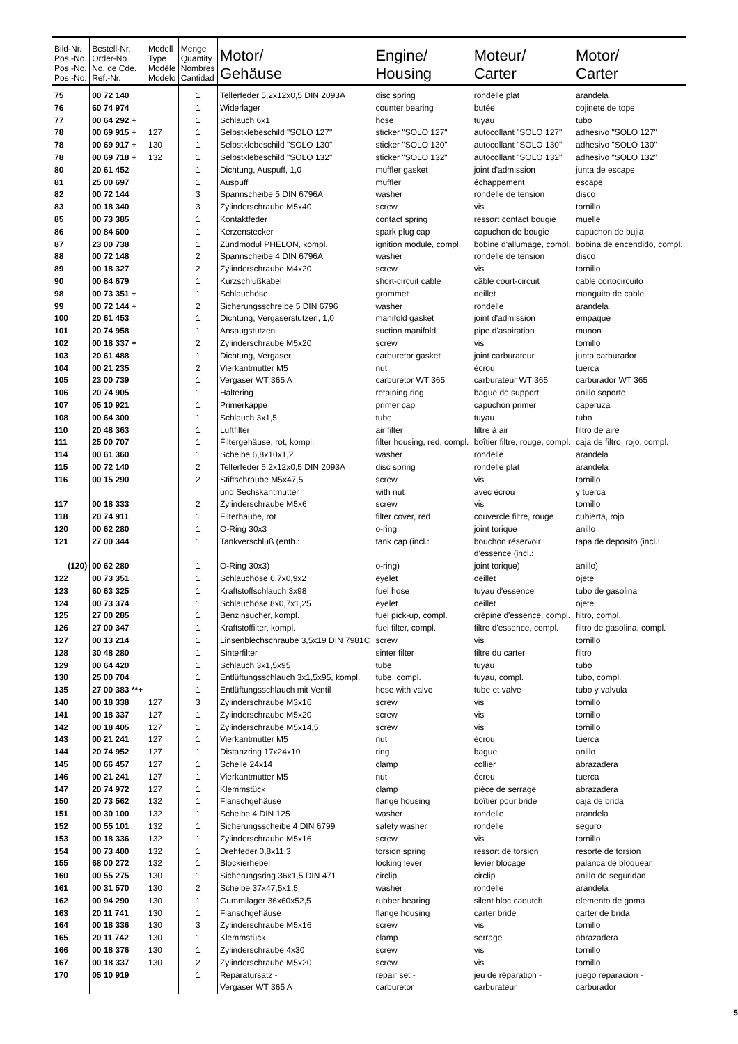| Bild-Nr. Pos.-No. Pos.-No. Pos.-No. | Bestell-Nr. Order-No. No. de Cde. Ref.-Nr. | Modell Type Modèle Modelo | Menge Quantity Nombres Cantidad | Motor/ Gehäuse | Engine/ Housing | Moteur/ Carter | Motor/ Carter |
| --- | --- | --- | --- | --- | --- | --- | --- |
| 75 | 00 72 140 | | 1 | Tellerfeder 5,2x12x0,5 DIN 2093A | disc spring | rondelle plat | arandela |
| 76 | 60 74 974 | | 1 | Widerlager | counter bearing | butée | cojinete de tope |
| 77 | 00 64 292 + | | 1 | Schlauch 6x1 | hose | tuyau | tubo |
| 78 | 00 69 915 + | 127 | 1 | Selbstklebeschild "SOLO 127" | sticker "SOLO 127" | autocollant "SOLO 127" | adhesivo "SOLO 127" |
| 78 | 00 69 917 + | 130 | 1 | Selbstklebeschild "SOLO 130" | sticker "SOLO 130" | autocollant "SOLO 130" | adhesivo "SOLO 130" |
| 78 | 00 69 718 + | 132 | 1 | Selbstklebeschild "SOLO 132" | sticker "SOLO 132" | autocollant "SOLO 132" | adhesivo "SOLO 132" |
| 80 | 20 61 452 | | 1 | Dichtung, Auspuff, 1,0 | muffler gasket | joint d'admission | junta de escape |
| 81 | 25 00 697 | | 1 | Auspuff | muffler | échappement | escape |
| 82 | 00 72 144 | | 3 | Spannscheibe 5 DIN 6796A | washer | rondelle de tension | disco |
| 83 | 00 18 340 | | 3 | Zylinderschraube M5x40 | screw | vis | tornillo |
| 85 | 00 73 385 | | 1 | Kontaktfeder | contact spring | ressort contact bougie | muelle |
| 86 | 00 84 600 | | 1 | Kerzenstecker | spark plug cap | capuchon de bougie | capuchon de bujia |
| 87 | 23 00 738 | | 1 | Zündmodul PHELON, kompl. | ignition module, compl. | bobine d'allumage, compl. | bobina de encendido, compl. |
| 88 | 00 72 148 | | 2 | Spannscheibe 4 DIN 6796A | washer | rondelle de tension | disco |
| 89 | 00 18 327 | | 2 | Zylinderschraube M4x20 | screw | vis | tornillo |
| 90 | 00 84 679 | | 1 | Kurzschlußkabel | short-circuit cable | câble court-circuit | cable cortocircuito |
| 98 | 00 73 351 + | | 1 | Schlauchöse | grommet | oeillet | manguito de cable |
| 99 | 00 72 144 + | | 2 | Sicherungsschreibe 5 DIN 6796 | washer | rondelle | arandela |
| 100 | 20 61 453 | | 1 | Dichtung, Vergaserstutzen, 1,0 | manifold gasket | joint d'admission | empaque |
| 101 | 20 74 958 | | 1 | Ansaugstutzen | suction manifold | pipe d'aspiration | munon |
| 102 | 00 18 337 + | | 2 | Zylinderschraube M5x20 | screw | vis | tornillo |
| 103 | 20 61 488 | | 1 | Dichtung, Vergaser | carburetor gasket | joint carburateur | junta carburador |
| 104 | 00 21 235 | | 2 | Vierkantmutter M5 | nut | écrou | tuerca |
| 105 | 23 00 739 | | 1 | Vergaser WT 365 A | carburetor WT 365 | carburateur WT 365 | carburador WT 365 |
| 106 | 20 74 905 | | 1 | Haltering | retaining ring | bague de support | anillo soporte |
| 107 | 05 10 921 | | 1 | Primerkappe | primer cap | capuchon primer | caperuza |
| 108 | 00 64 300 | | 1 | Schlauch 3x1,5 | tube | tuyau | tubo |
| 110 | 20 48 363 | | 1 | Luftfilter | air filter | filtre à air | filtro de aire |
| 111 | 25 00 707 | | 1 | Filtergehäuse, rot, kompl. | filter housing, red, compl. | boîtier filtre, rouge, compl. | caja de filtro, rojo, compl. |
| 114 | 00 61 360 | | 1 | Scheibe 6,8x10x1,2 | washer | rondelle | arandela |
| 115 | 00 72 140 | | 2 | Tellerfeder 5,2x12x0,5 DIN 2093A | disc spring | rondelle plat | arandela |
| 116 | 00 15 290 | | 2 | Stiftschraube M5x47,5 und Sechskantmutter | screw with nut | vis avec écrou | tornillo y tuerca |
| 117 | 00 18 333 | | 2 | Zylinderschraube M5x6 | screw | vis | tornillo |
| 118 | 20 74 911 | | 1 | Filterhaube, rot | filter cover, red | couvercle filtre, rouge | cubierta, rojo |
| 120 | 00 62 280 | | 1 | O-Ring 30x3 | o-ring | joint torique | anillo |
| 121 | 27 00 344 | | 1 | Tankverschluß (enth.: | tank cap (incl.: | bouchon réservoir d'essence (incl.: | tapa de deposito (incl.: |
| (120) | 00 62 280 | | 1 | O-Ring 30x3) | o-ring) | joint torique) | anillo) |
| 122 | 00 73 351 | | 1 | Schlauchöse 6,7x0,9x2 | eyelet | oeillet | ojete |
| 123 | 60 63 325 | | 1 | Kraftstoffschlauch 3x98 | fuel hose | tuyau d'essence | tubo de gasolina |
| 124 | 00 73 374 | | 1 | Schlauchöse 8x0,7x1,25 | eyelet | oeillet | ojete |
| 125 | 27 00 285 | | 1 | Benzinsucher, kompl. | fuel pick-up, compl. | crépine d'essence, compl. | filtro, compl. |
| 126 | 27 00 347 | | 1 | Kraftstoffilter, kompl. | fuel filter, compl. | filtre d'essence, compl. | filtro de gasolina, compl. |
| 127 | 00 13 214 | | 1 | Linsenblechschraube 3,5x19 DIN 7981C | screw | vis | tornillo |
| 128 | 30 48 280 | | 1 | Sinterfilter | sinter filter | filtre du carter | filtro |
| 129 | 00 64 420 | | 1 | Schlauch 3x1,5x95 | tube | tuyau | tubo |
| 130 | 25 00 704 | | 1 | Entlüftungsschlauch 3x1,5x95, kompl. | tube, compl. | tuyau, compl. | tubo, compl. |
| 135 | 27 00 383 **+ | | 1 | Entlüftungsschlauch mit Ventil | hose with valve | tube et valve | tubo y valvula |
| 140 | 00 18 338 | 127 | 3 | Zylinderschraube M3x16 | screw | vis | tornillo |
| 141 | 00 18 337 | 127 | 1 | Zylinderschraube M5x20 | screw | vis | tornillo |
| 142 | 00 18 405 | 127 | 1 | Zylinderschraube M5x14,5 | screw | vis | tornillo |
| 143 | 00 21 241 | 127 | 1 | Vierkantmutter M5 | nut | écrou | tuerca |
| 144 | 20 74 952 | 127 | 1 | Distanzring 17x24x10 | ring | bague | anillo |
| 145 | 00 66 457 | 127 | 1 | Schelle 24x14 | clamp | collier | abrazadera |
| 146 | 00 21 241 | 127 | 1 | Vierkantmutter M5 | nut | écrou | tuerca |
| 147 | 20 74 972 | 127 | 1 | Klemmstück | clamp | pièce de serrage | abrazadera |
| 150 | 20 73 562 | 132 | 1 | Flanschgehäuse | flange housing | boîtier pour bride | caja de brida |
| 151 | 00 30 100 | 132 | 1 | Scheibe 4 DIN 125 | washer | rondelle | arandela |
| 152 | 00 55 101 | 132 | 1 | Sicherungsscheibe 4 DIN 6799 | safety washer | rondelle | seguro |
| 153 | 00 18 336 | 132 | 1 | Zylinderschraube M5x16 | screw | vis | tornillo |
| 154 | 00 73 400 | 132 | 1 | Drehfeder 0,8x11,3 | torsion spring | ressort de torsion | resorte de torsion |
| 155 | 68 00 272 | 132 | 1 | Blockierhebel | locking lever | levier blocage | palanca de bloquear |
| 160 | 00 55 275 | 130 | 1 | Sicherungsring 36x1,5 DIN 471 | circlip | circlip | anillo de seguridad |
| 161 | 00 31 570 | 130 | 2 | Scheibe 37x47,5x1,5 | washer | rondelle | arandela |
| 162 | 00 94 290 | 130 | 1 | Gummilager 36x60x52,5 | rubber bearing | silent bloc caoutch. | elemento de goma |
| 163 | 20 11 741 | 130 | 1 | Flanschgehäuse | flange housing | carter bride | carter de brida |
| 164 | 00 18 336 | 130 | 3 | Zylinderschraube M5x16 | screw | vis | tornillo |
| 165 | 20 11 742 | 130 | 1 | Klemmstück | clamp | serrage | abrazadera |
| 166 | 00 18 376 | 130 | 1 | Zylinderschraube 4x30 | screw | vis | tornillo |
| 167 | 00 18 337 | 130 | 2 | Zylinderschraube M5x20 | screw | vis | tornillo |
| 170 | 05 10 919 | | 1 | Reparatursatz - Vergaser WT 365 A | repair set - carburetor | jeu de réparation - carburateur | juego reparacion - carburador |
5